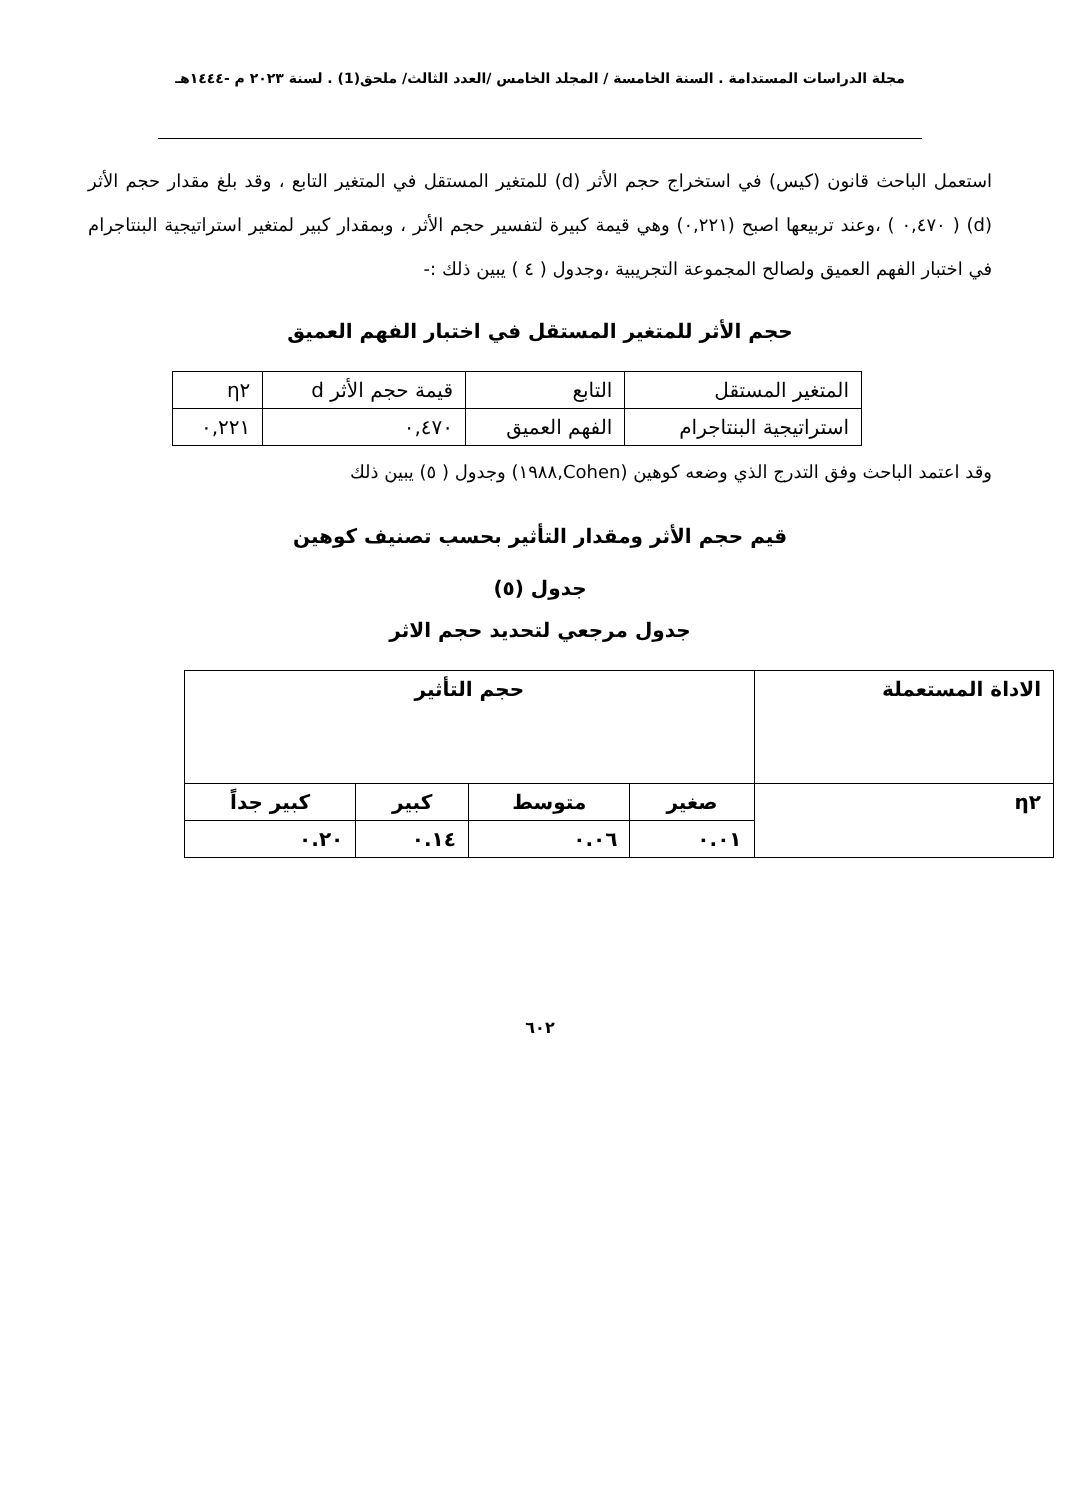مجلة الدراسات المستدامة . السنة الخامسة / المجلد الخامس /العدد الثالث/ ملحق(1) . لسنة ٢٠٢٣ م -١٤٤٤هـ
استعمل الباحث قانون (كيس) في استخراج حجم الأثر (d) للمتغير المستقل في المتغير التابع ، وقد بلغ مقدار حجم الأثر (d) ( ٠,٤٧٠ ) ،وعند تربيعها اصبح (٠,٢٢١) وهي قيمة كبيرة لتفسير حجم الأثر ، وبمقدار كبير لمتغير استراتيجية البنتاجرام في اختبار الفهم العميق ولصالح المجموعة التجريبية ،وجدول ( ٤ ) يبين ذلك :-
حجم الأثر للمتغير المستقل في اختبار الفهم العميق
| المتغير المستقل | التابع | قيمة حجم الأثر d | η٢ |
| استراتيجية البنتاجرام | الفهم العميق | ٠,٤٧٠ | ٠,٢٢١ |
وقد اعتمد الباحث وفق التدرج الذي وضعه كوهين (Cohen,١٩٨٨) وجدول ( ٥) يبين ذلك
قيم حجم الأثر ومقدار التأثير بحسب تصنيف كوهين
جدول (٥)
جدول مرجعي لتحديد حجم الاثر
| الاداة المستعملة | حجم التأثير | | | |
| --- | --- | --- | --- | --- |
| η٢ | صغير | متوسط | كبير | كبير جداً |
| | ٠.٠١ | ٠.٠٦ | ٠.١٤ | ٠.٢٠ |
٦٠٢